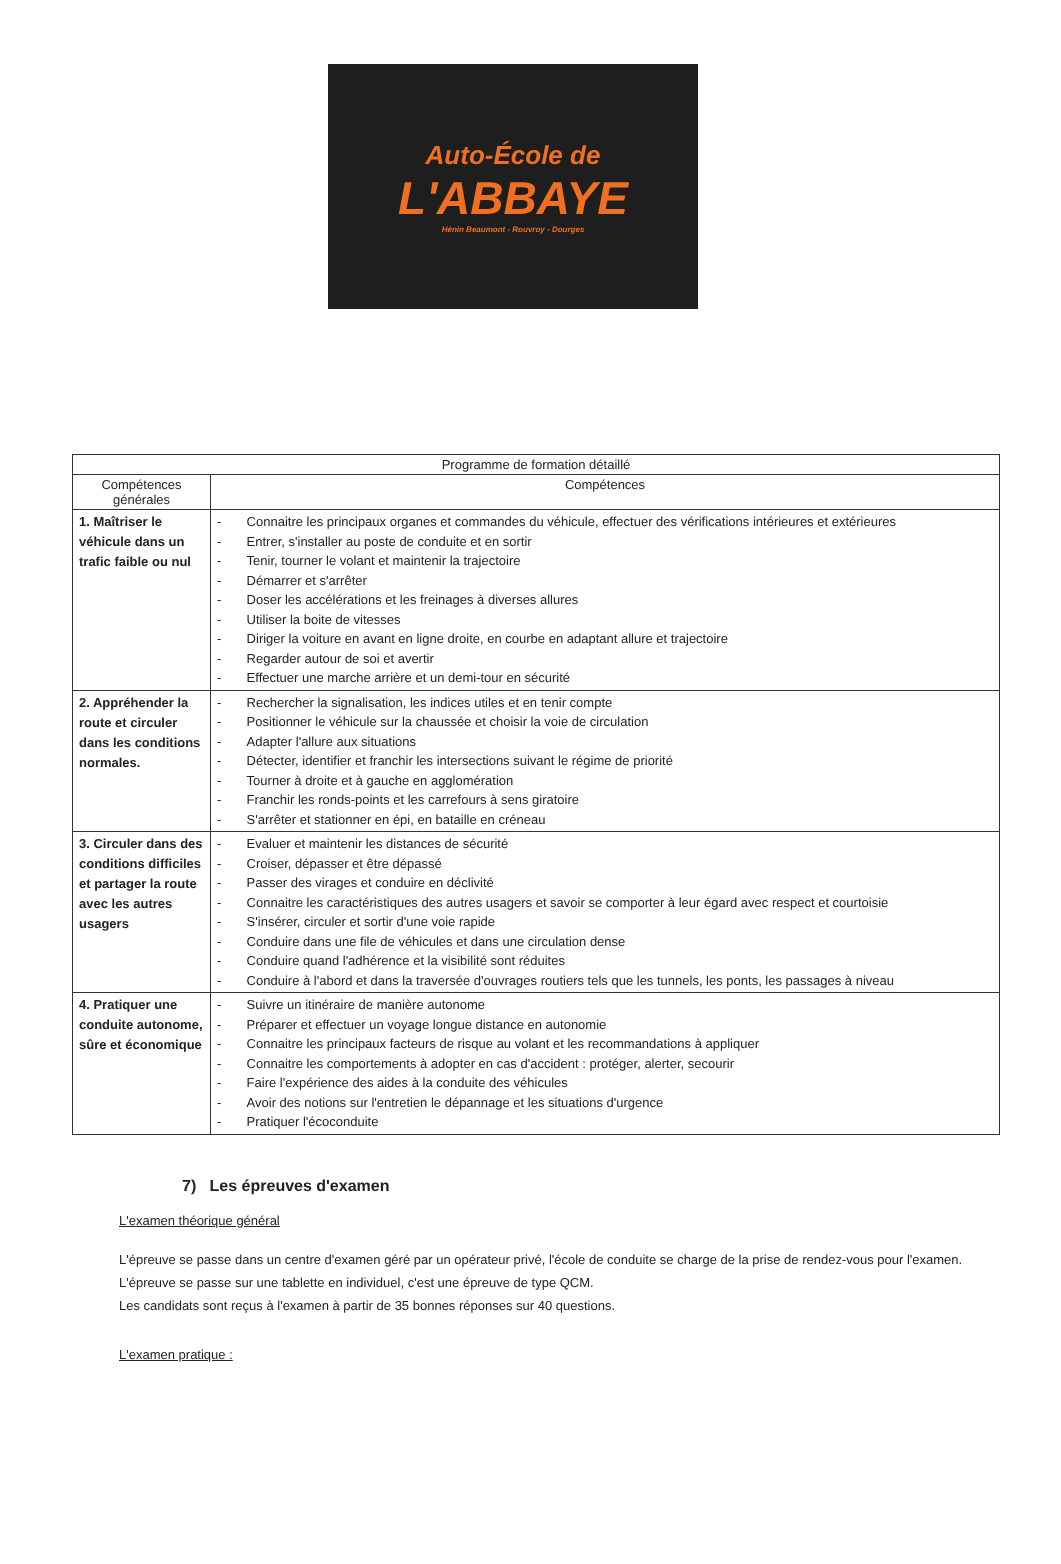Auto-École de
L'ABBAYE
Hénin Beaumont - Rouvroy - Dourges
| Programme de formation détaillé | |
| --- | --- |
| Compétences générales | Compétences |
| 1. Maîtriser le véhicule dans un trafic faible ou nul | - Connaitre les principaux organes et commandes du véhicule, effectuer des vérifications intérieures et extérieures - Entrer, s'installer au poste de conduite et en sortir - Tenir, tourner le volant et maintenir la trajectoire - Démarrer et s'arrêter - Doser les accélérations et les freinages à diverses allures - Utiliser la boite de vitesses - Diriger la voiture en avant en ligne droite, en courbe en adaptant allure et trajectoire - Regarder autour de soi et avertir - Effectuer une marche arrière et un demi-tour en sécurité |
| 2. Appréhender la route et circuler dans les conditions normales. | - Rechercher la signalisation, les indices utiles et en tenir compte - Positionner le véhicule sur la chaussée et choisir la voie de circulation - Adapter l'allure aux situations - Détecter, identifier et franchir les intersections suivant le régime de priorité - Tourner à droite et à gauche en agglomération - Franchir les ronds-points et les carrefours à sens giratoire - S'arrêter et stationner en épi, en bataille en créneau |
| 3. Circuler dans des conditions difficiles et partager la route avec les autres usagers | - Evaluer et maintenir les distances de sécurité - Croiser, dépasser et être dépassé - Passer des virages et conduire en déclivité - Connaitre les caractéristiques des autres usagers et savoir se comporter à leur égard avec respect et courtoisie - S'insérer, circuler et sortir d'une voie rapide - Conduire dans une file de véhicules et dans une circulation dense - Conduire quand l'adhérence et la visibilité sont réduites - Conduire à l'abord et dans la traversée d'ouvrages routiers tels que les tunnels, les ponts, les passages à niveau |
| 4. Pratiquer une conduite autonome, sûre et économique | - Suivre un itinéraire de manière autonome - Préparer et effectuer un voyage longue distance en autonomie - Connaitre les principaux facteurs de risque au volant et les recommandations à appliquer - Connaitre les comportements à adopter en cas d'accident : protéger, alerter, secourir - Faire l'expérience des aides à la conduite des véhicules - Avoir des notions sur l'entretien le dépannage et les situations d'urgence - Pratiquer l'écoconduite |
7) Les épreuves d'examen
L'examen théorique général
L'épreuve se passe dans un centre d'examen géré par un opérateur privé, l'école de conduite se charge de la prise de rendez-vous pour l'examen.
L'épreuve se passe sur une tablette en individuel, c'est une épreuve de type QCM.
Les candidats sont reçus à l'examen à partir de 35 bonnes réponses sur 40 questions.
L'examen pratique :